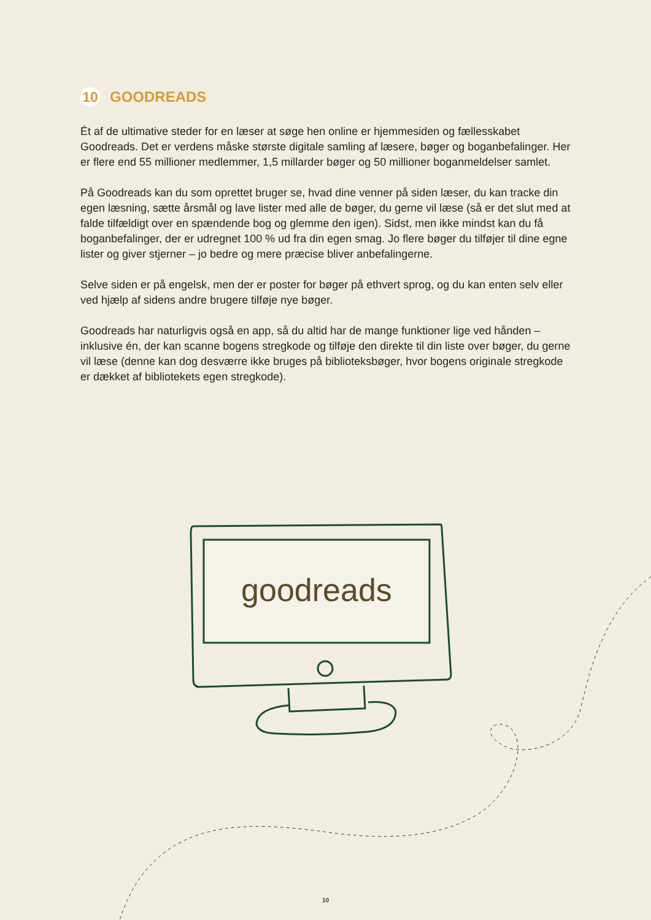10 GOODREADS
Ét af de ultimative steder for en læser at søge hen online er hjemmesiden og fællesskabet Goodreads. Det er verdens måske største digitale samling af læsere, bøger og boganbefalinger. Her er flere end 55 millioner medlemmer, 1,5 millarder bøger og 50 millioner boganmeldelser samlet.
På Goodreads kan du som oprettet bruger se, hvad dine venner på siden læser, du kan tracke din egen læsning, sætte årsmål og lave lister med alle de bøger, du gerne vil læse (så er det slut med at falde tilfældigt over en spændende bog og glemme den igen). Sidst, men ikke mindst kan du få boganbefalinger, der er udregnet 100 % ud fra din egen smag. Jo flere bøger du tilføjer til dine egne lister og giver stjerner – jo bedre og mere præcise bliver anbefalingerne.
Selve siden er på engelsk, men der er poster for bøger på ethvert sprog, og du kan enten selv eller ved hjælp af sidens andre brugere tilføje nye bøger.
Goodreads har naturligvis også en app, så du altid har de mange funktioner lige ved hånden – inklusive én, der kan scanne bogens stregkode og tilføje den direkte til din liste over bøger, du gerne vil læse (denne kan dog desværre ikke bruges på biblioteksbøger, hvor bogens originale stregkode er dækket af bibliotekets egen stregkode).
goodreads
10